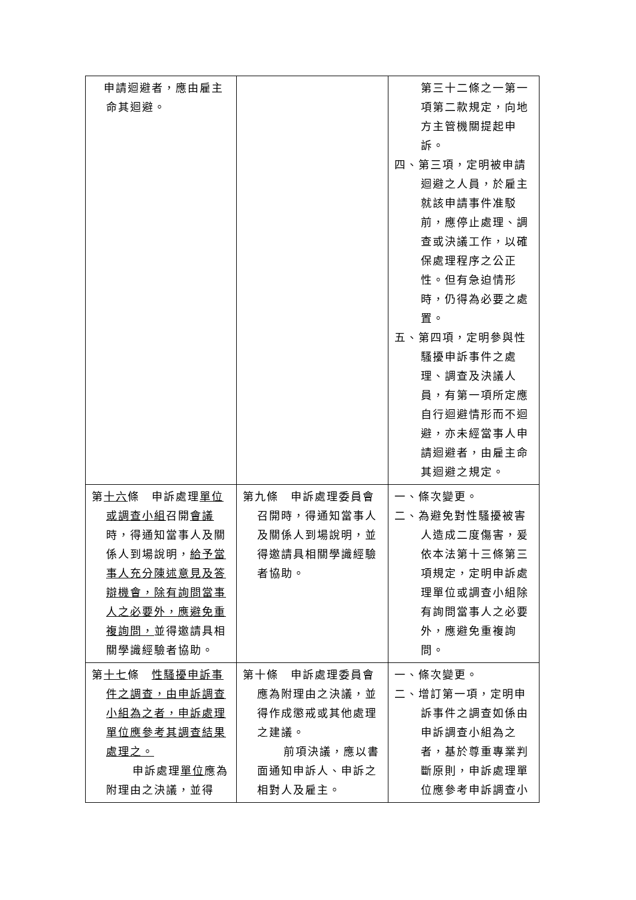| 申請迴避者，應由雇主命其迴避。 | | 第三十二條之一第一項第二款規定，向地方主管機關提起申訴。 四、第三項，定明被申請迴避之人員，於雇主就該申請事件准駁前，應停止處理、調查或決議工作，以確保處理程序之公正性。但有急迫情形時，仍得為必要之處置。 五、第四項，定明參與性騷擾申訴事件之處理、調查及決議人員，有第一項所定應自行迴避情形而不迴避，亦未經當事人申請迴避者，由雇主命其迴避之規定。 |
| 第 十六 條 申訴處理 單位或調查小組 召開 會議 時，得通知當事人及關係人到場說明， 給予當事人充分陳述意見及答辯機會，除有詢問當事人之必要外，應避免重複詢問， 並得邀請具相關學識經驗者協助。 | 第九條 申訴處理委員會召開時，得通知當事人及關係人到場說明，並得邀請具相關學識經驗者協助。 | 一、條次變更。 二、為避免對性騷擾被害人造成二度傷害，爰依本法第十三條第三項規定，定明申訴處理單位或調查小組除有詢問當事人之必要外，應避免重複詢問。 |
| 第 十七 條 性騷擾申訴事件之調查，由申訴調查小組為之者，申訴處理單位應參考其調查結果處理之。 申訴處理 單位 應為附理由之決議，並得 | 第十條 申訴處理委員會應為附理由之決議，並得作成懲戒或其他處理之建議。 前項決議，應以書面通知申訴人、申訴之相對人及雇主。 | 一、條次變更。 二、增訂第一項，定明申訴事件之調查如係由申訴調查小組為之者，基於尊重專業判斷原則，申訴處理單位應參考申訴調查小 |